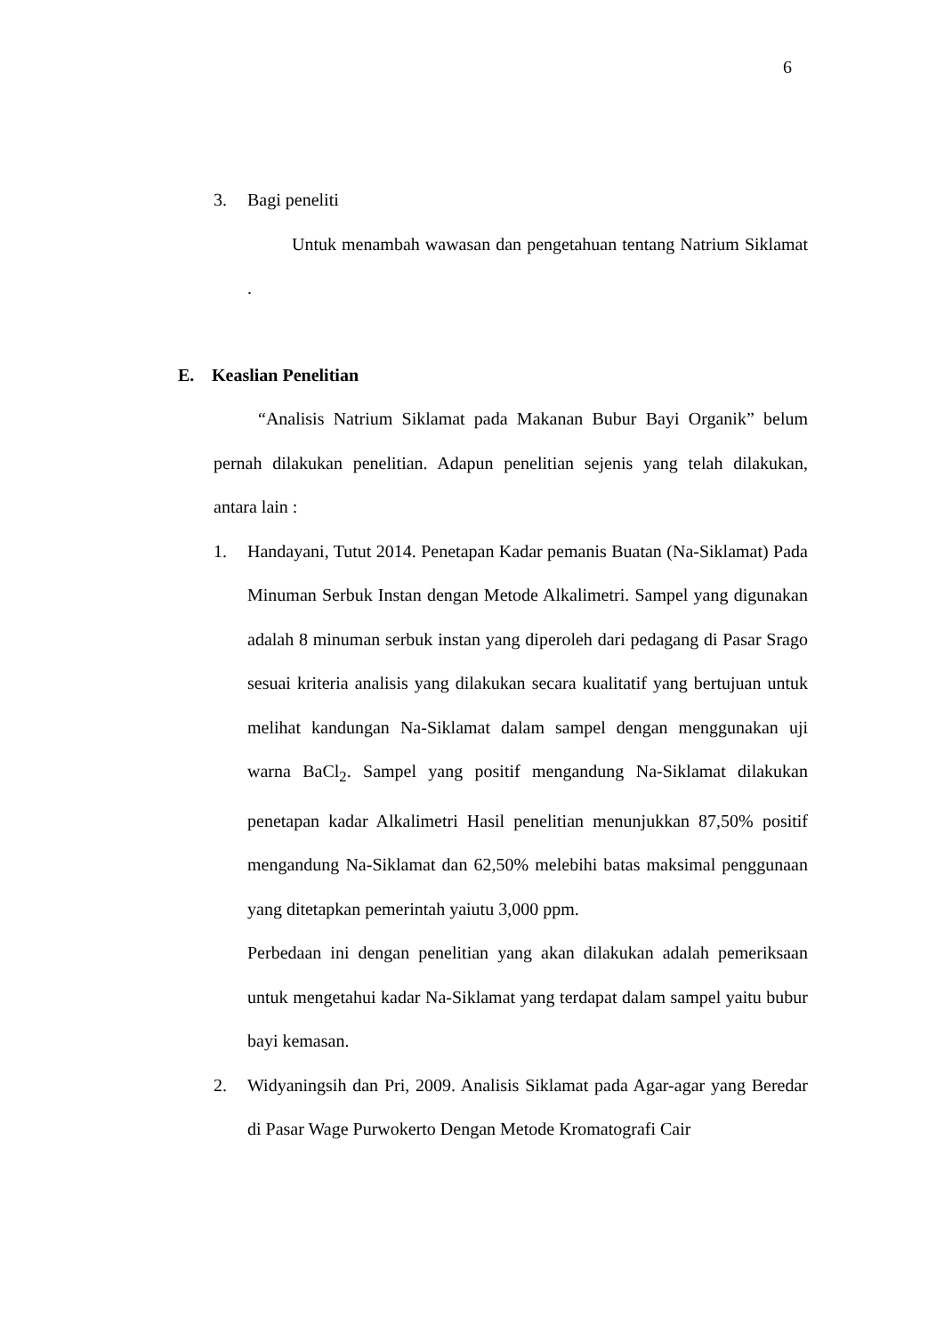6
3. Bagi peneliti
Untuk menambah wawasan dan pengetahuan tentang Natrium Siklamat .
E. Keaslian Penelitian
“Analisis Natrium Siklamat pada Makanan Bubur Bayi Organik” belum pernah dilakukan penelitian. Adapun penelitian sejenis yang telah dilakukan, antara lain :
1. Handayani, Tutut 2014. Penetapan Kadar pemanis Buatan (Na-Siklamat) Pada Minuman Serbuk Instan dengan Metode Alkalimetri. Sampel yang digunakan adalah 8 minuman serbuk instan yang diperoleh dari pedagang di Pasar Srago sesuai kriteria analisis yang dilakukan secara kualitatif yang bertujuan untuk melihat kandungan Na-Siklamat dalam sampel dengan menggunakan uji warna BaCl<sub>2</sub>. Sampel yang positif mengandung Na-Siklamat dilakukan penetapan kadar Alkalimetri Hasil penelitian menunjukkan 87,50% positif mengandung Na-Siklamat dan 62,50% melebihi batas maksimal penggunaan yang ditetapkan pemerintah yaiutu 3,000 ppm.
Perbedaan ini dengan penelitian yang akan dilakukan adalah pemeriksaan untuk mengetahui kadar Na-Siklamat yang terdapat dalam sampel yaitu bubur bayi kemasan.
2. Widyaningsih dan Pri, 2009. Analisis Siklamat pada Agar-agar yang Beredar di Pasar Wage Purwokerto Dengan Metode Kromatografi Cair